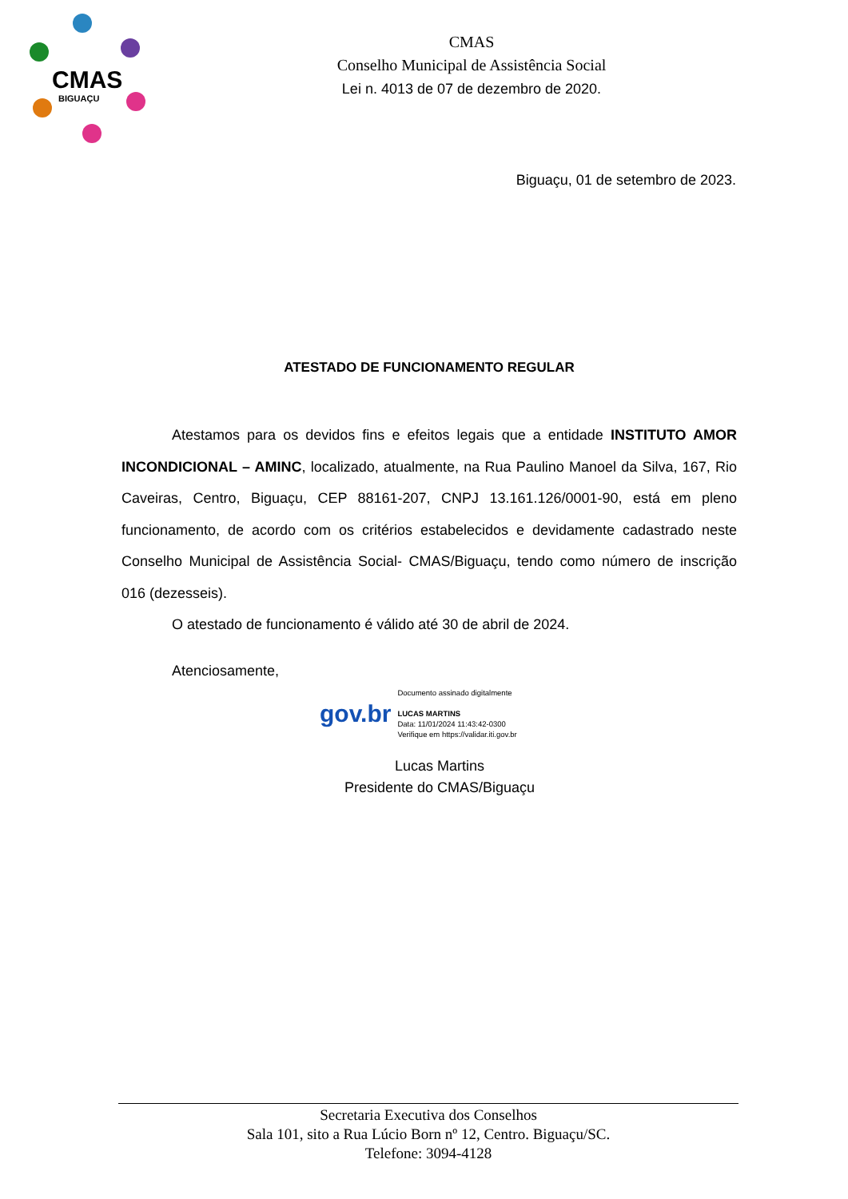CMAS
BIGUAÇU
CMAS
Conselho Municipal de Assistência Social
Lei n. 4013 de 07 de dezembro de 2020.
Biguaçu, 01 de setembro de 2023.
ATESTADO DE FUNCIONAMENTO REGULAR
Atestamos para os devidos fins e efeitos legais que a entidade INSTITUTO AMOR INCONDICIONAL – AMINC, localizado, atualmente, na Rua Paulino Manoel da Silva, 167, Rio Caveiras, Centro, Biguaçu, CEP 88161-207, CNPJ 13.161.126/0001-90, está em pleno funcionamento, de acordo com os critérios estabelecidos e devidamente cadastrado neste Conselho Municipal de Assistência Social- CMAS/Biguaçu, tendo como número de inscrição 016 (dezesseis).
O atestado de funcionamento é válido até 30 de abril de 2024.
Atenciosamente,
gov.br
Documento assinado digitalmente
LUCAS MARTINS
Data: 11/01/2024 11:43:42-0300
Verifique em https://validar.iti.gov.br
Lucas Martins
Presidente do CMAS/Biguaçu
Secretaria Executiva dos Conselhos
Sala 101, sito a Rua Lúcio Born nº 12, Centro. Biguaçu/SC.
Telefone: 3094-4128